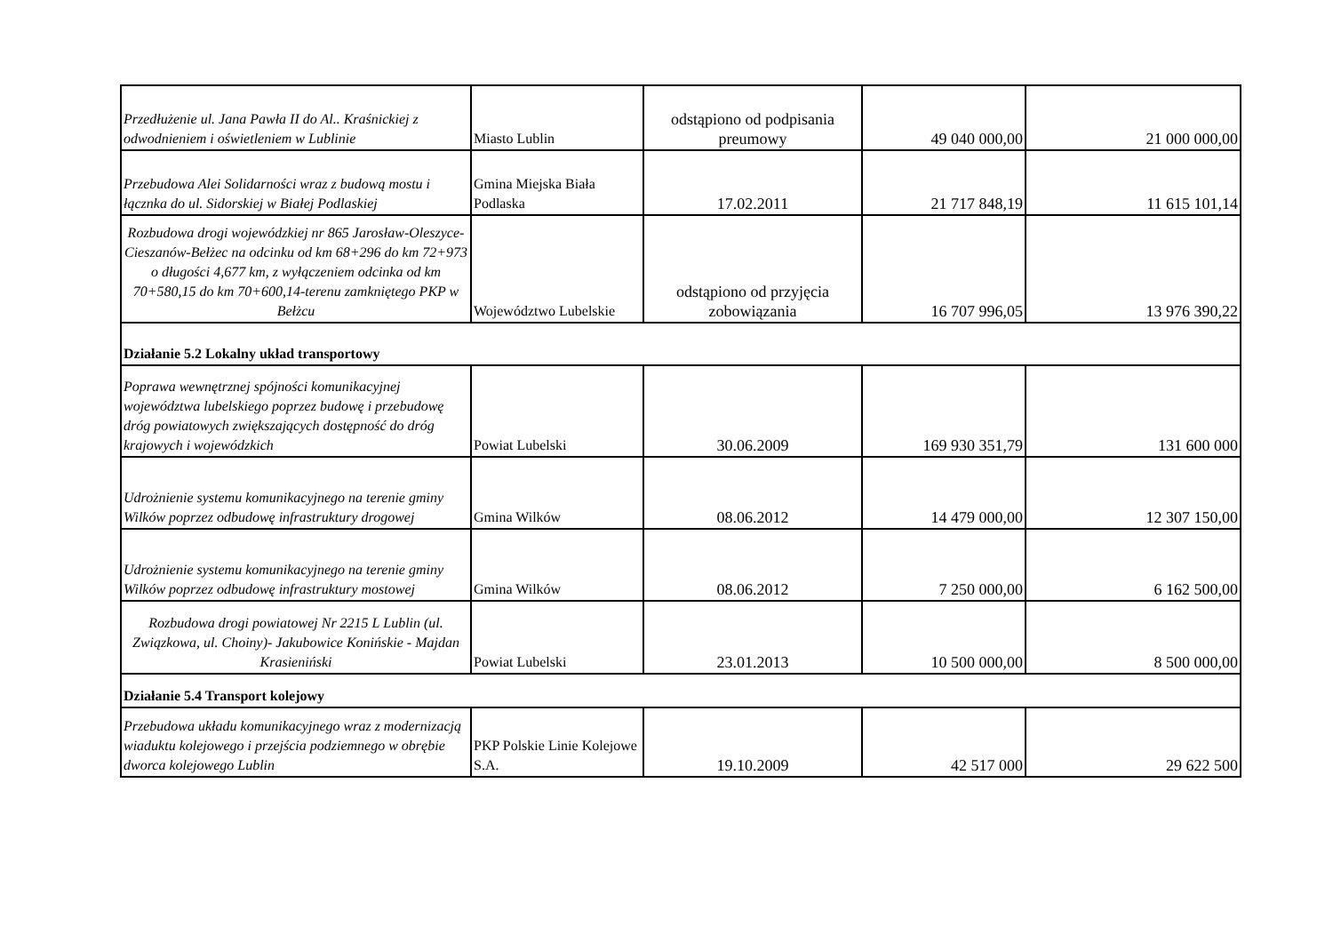| Przedłużenie ul. Jana Pawła II do Al.. Kraśnickiej z odwodnieniem i oświetleniem w Lublinie | Miasto Lublin | odstąpiono od podpisania preumowy | 49 040 000,00 | 21 000 000,00 |
| Przebudowa Alei Solidarności wraz z budową mostu i łącznka do ul. Sidorskiej w Białej Podlaskiej | Gmina Miejska Biała Podlaska | 17.02.2011 | 21 717 848,19 | 11 615 101,14 |
| Rozbudowa drogi wojewódzkiej nr 865 Jarosław-Oleszyce-Cieszanów-Bełżec na odcinku od km 68+296 do km 72+973 o długości 4,677 km, z wyłączeniem odcinka od km 70+580,15 do km 70+600,14-terenu zamkniętego PKP w Bełżcu | Województwo Lubelskie | odstąpiono od przyjęcia zobowiązania | 16 707 996,05 | 13 976 390,22 |
| Działanie 5.2 Lokalny układ transportowy | | | | |
| Poprawa wewnętrznej spójności komunikacyjnej województwa lubelskiego poprzez budowę i przebudowę dróg powiatowych zwiększających dostępność do dróg krajowych i wojewódzkich | Powiat Lubelski | 30.06.2009 | 169 930 351,79 | 131 600 000 |
| Udrożnienie systemu komunikacyjnego na terenie gminy Wilków poprzez odbudowę infrastruktury drogowej | Gmina Wilków | 08.06.2012 | 14 479 000,00 | 12 307 150,00 |
| Udrożnienie systemu komunikacyjnego na terenie gminy Wilków poprzez odbudowę infrastruktury mostowej | Gmina Wilków | 08.06.2012 | 7 250 000,00 | 6 162 500,00 |
| Rozbudowa drogi powiatowej Nr 2215 L Lublin (ul. Związkowa, ul. Choiny)- Jakubowice Konińskie - Majdan Krasieniński | Powiat Lubelski | 23.01.2013 | 10 500 000,00 | 8 500 000,00 |
| Działanie 5.4 Transport kolejowy | | | | |
| Przebudowa układu komunikacyjnego wraz z modernizacją wiaduktu kolejowego i przejścia podziemnego w obrębie dworca kolejowego Lublin | PKP Polskie Linie Kolejowe S.A. | 19.10.2009 | 42 517 000 | 29 622 500 |